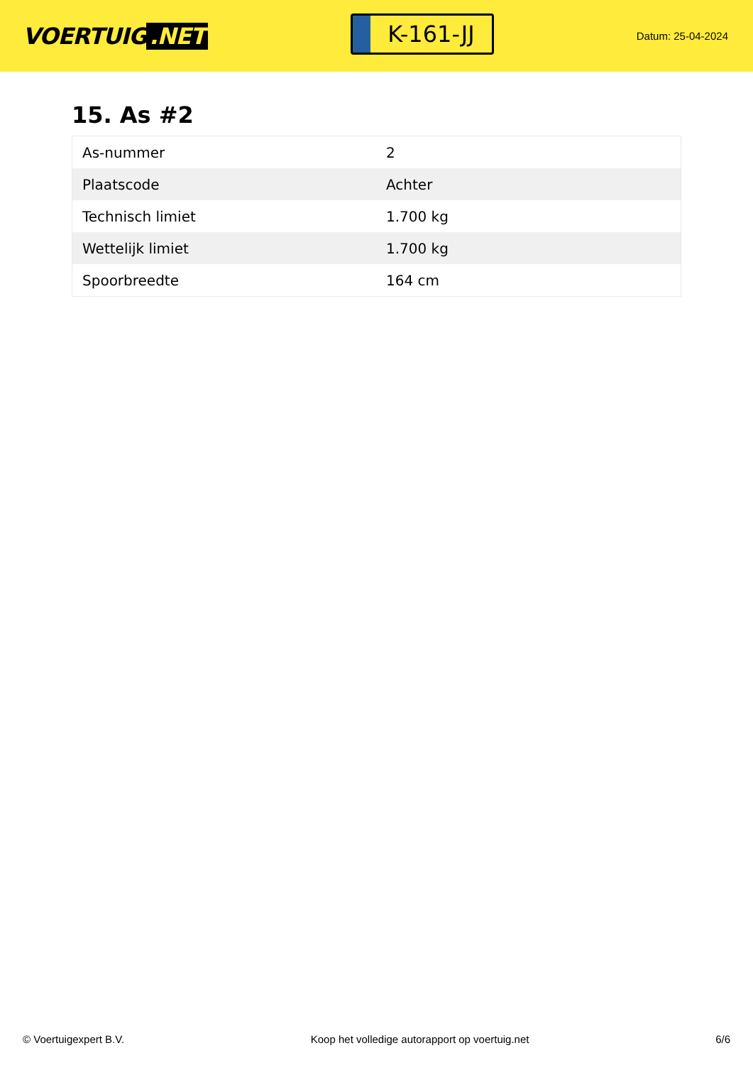VOERTUIG.NET
K-161-JJ
Datum: 25-04-2024
15. As #2
| As-nummer | 2 |
| Plaatscode | Achter |
| Technisch limiet | 1.700 kg |
| Wettelijk limiet | 1.700 kg |
| Spoorbreedte | 164 cm |
© Voertuigexpert B.V. Koop het volledige autorapport op voertuig.net 6/6